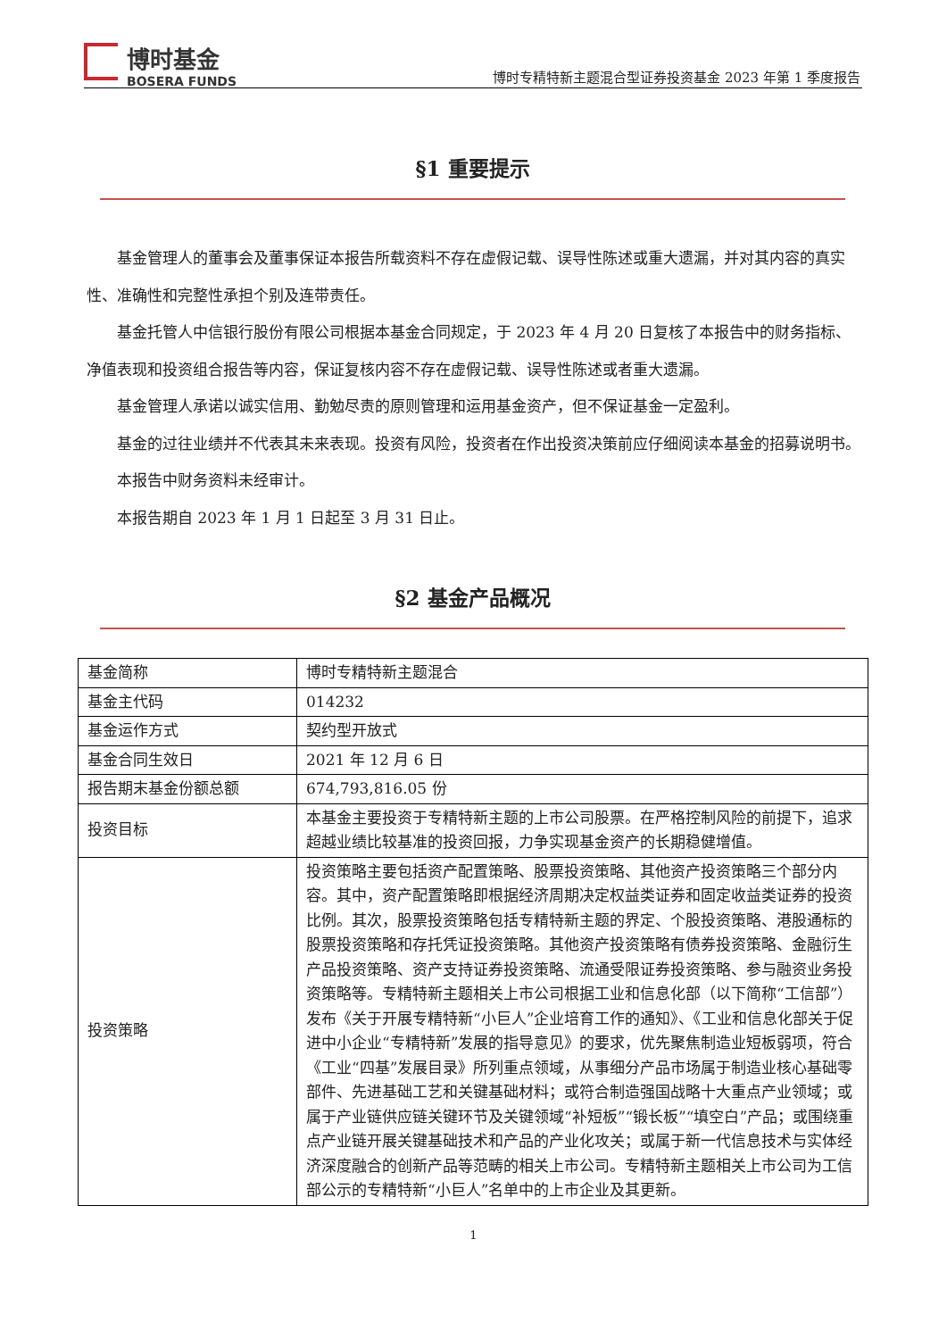博时基金
BOSERA FUNDS
博时专精特新主题混合型证券投资基金 2023 年第 1 季度报告
§1 重要提示
基金管理人的董事会及董事保证本报告所载资料不存在虚假记载、误导性陈述或重大遗漏，并对其内容的真实性、准确性和完整性承担个别及连带责任。
基金托管人中信银行股份有限公司根据本基金合同规定，于 2023 年 4 月 20 日复核了本报告中的财务指标、净值表现和投资组合报告等内容，保证复核内容不存在虚假记载、误导性陈述或者重大遗漏。
基金管理人承诺以诚实信用、勤勉尽责的原则管理和运用基金资产，但不保证基金一定盈利。
基金的过往业绩并不代表其未来表现。投资有风险，投资者在作出投资决策前应仔细阅读本基金的招募说明书。
本报告中财务资料未经审计。
本报告期自 2023 年 1 月 1 日起至 3 月 31 日止。
§2 基金产品概况
| 基金简称 | 博时专精特新主题混合 |
| 基金主代码 | 014232 |
| 基金运作方式 | 契约型开放式 |
| 基金合同生效日 | 2021 年 12 月 6 日 |
| 报告期末基金份额总额 | 674,793,816.05 份 |
| 投资目标 | 本基金主要投资于专精特新主题的上市公司股票。在严格控制风险的前提下，追求超越业绩比较基准的投资回报，力争实现基金资产的长期稳健增值。 |
| 投资策略 | 投资策略主要包括资产配置策略、股票投资策略、其他资产投资策略三个部分内容。其中，资产配置策略即根据经济周期决定权益类证券和固定收益类证券的投资比例。其次，股票投资策略包括专精特新主题的界定、个股投资策略、港股通标的股票投资策略和存托凭证投资策略。其他资产投资策略有债券投资策略、金融衍生产品投资策略、资产支持证券投资策略、流通受限证券投资策略、参与融资业务投资策略等。专精特新主题相关上市公司根据工业和信息化部（以下简称“工信部”）发布《关于开展专精特新“小巨人”企业培育工作的通知》、《工业和信息化部关于促进中小企业“专精特新”发展的指导意见》的要求，优先聚焦制造业短板弱项，符合《工业“四基”发展目录》所列重点领域，从事细分产品市场属于制造业核心基础零部件、先进基础工艺和关键基础材料；或符合制造强国战略十大重点产业领域；或属于产业链供应链关键环节及关键领域“补短板”“锻长板”“填空白”产品；或围绕重点产业链开展关键基础技术和产品的产业化攻关；或属于新一代信息技术与实体经济深度融合的创新产品等范畴的相关上市公司。专精特新主题相关上市公司为工信部公示的专精特新“小巨人”名单中的上市企业及其更新。 |
1